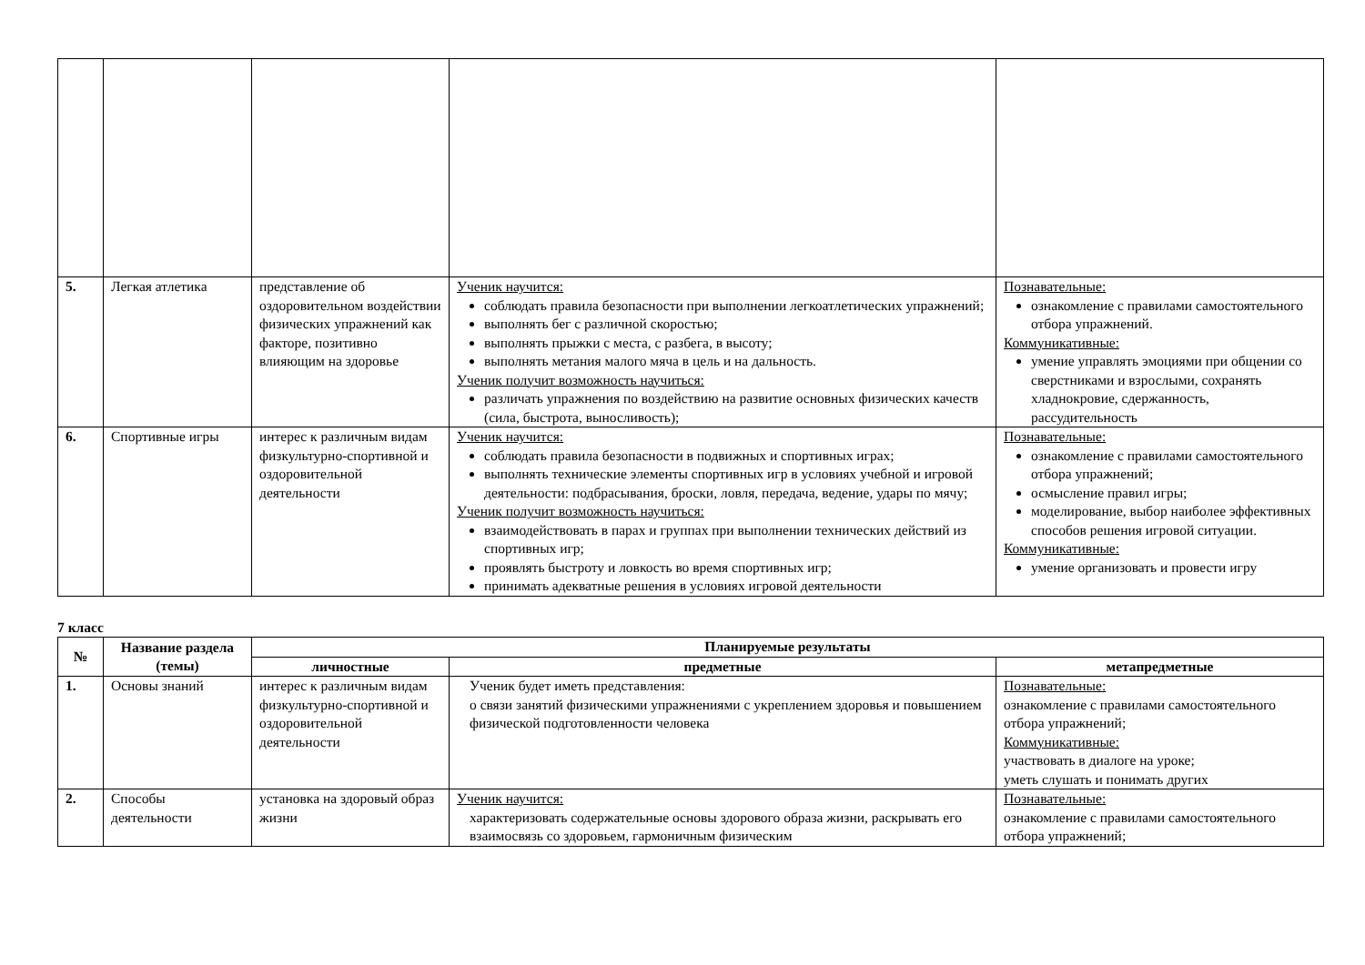| 5. | Легкая атлетика | представление об оздоровительном воздействии физических упражнений как факторе, позитивно влияющим на здоровье | Ученик научится: соблюдать правила безопасности при выполнении легкоатлетических упражнений; выполнять бег с различной скоростью; выполнять прыжки с места, с разбега, в высоту; выполнять метания малого мяча в цель и на дальность. Ученик получит возможность научиться: различать упражнения по воздействию на развитие основных физических качеств (сила, быстрота, выносливость); | Познавательные: ознакомление с правилами самостоятельного отбора упражнений. Коммуникативные: умение управлять эмоциями при общении со сверстниками и взрослыми, сохранять хладнокровие, сдержанность, рассудительность |
| 6. | Спортивные игры | интерес к различным видам физкультурно-спортивной и оздоровительной деятельности | Ученик научится: соблюдать правила безопасности в подвижных и спортивных играх; выполнять технические элементы спортивных игр в условиях учебной и игровой деятельности: подбрасывания, броски, ловля, передача, ведение, удары по мячу; Ученик получит возможность научиться: взаимодействовать в парах и группах при выполнении технических действий из спортивных игр; проявлять быстроту и ловкость во время спортивных игр; принимать адекватные решения в условиях игровой деятельности | Познавательные: ознакомление с правилами самостоятельного отбора упражнений; осмысление правил игры; моделирование, выбор наиболее эффективных способов решения игровой ситуации. Коммуникативные: умение организовать и провести игру |
7 класс
| № | Название раздела (темы) | Планируемые результаты | | |
| --- | --- | --- | --- | --- |
| | | личностные | предметные | метапредметные |
| 1. | Основы знаний | интерес к различным видам физкультурно-спортивной и оздоровительной деятельности | Ученик будет иметь представления: о связи занятий физическими упражнениями с укреплением здоровья и повышением физической подготовленности человека | Познавательные: ознакомление с правилами самостоятельного отбора упражнений; Коммуникативные: участвовать в диалоге на уроке; уметь слушать и понимать других |
| 2. | Способы деятельности | установка на здоровый образ жизни | Ученик научится: характеризовать содержательные основы здорового образа жизни, раскрывать его взаимосвязь со здоровьем, гармоничным физическим | Познавательные: ознакомление с правилами самостоятельного отбора упражнений; |